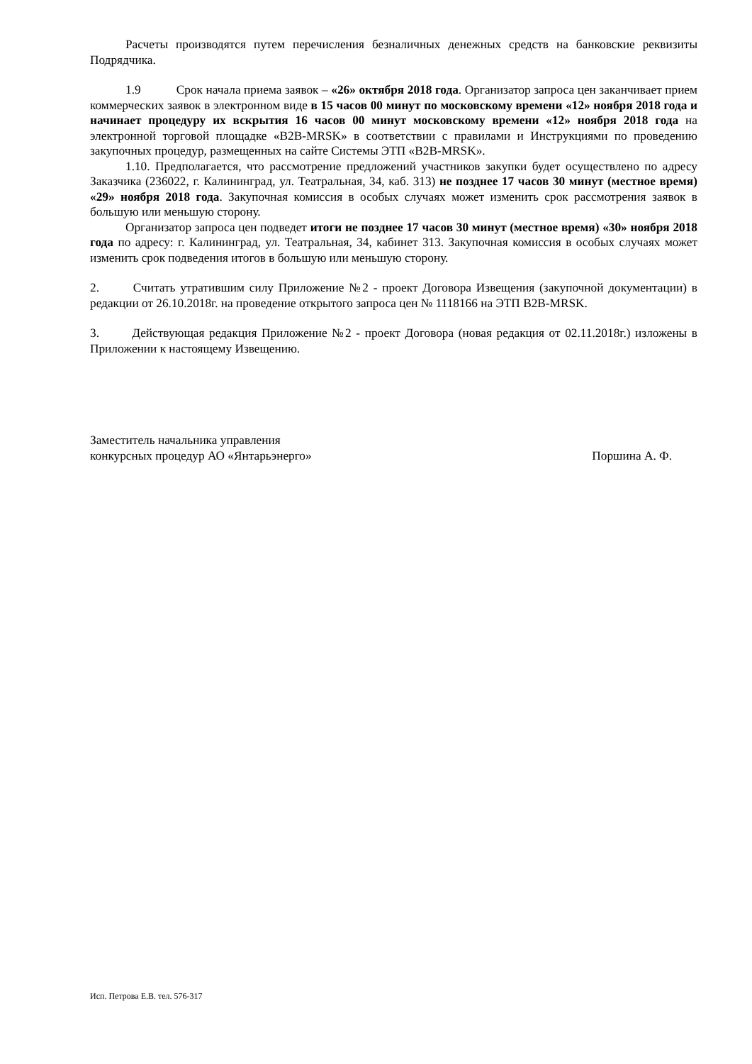Расчеты производятся путем перечисления безналичных денежных средств на банковские реквизиты Подрядчика.
1.9 Срок начала приема заявок – «26» октября 2018 года. Организатор запроса цен заканчивает прием коммерческих заявок в электронном виде в 15 часов 00 минут по московскому времени «12» ноября 2018 года и начинает процедуру их вскрытия 16 часов 00 минут московскому времени «12» ноября 2018 года на электронной торговой площадке «B2B-MRSK» в соответствии с правилами и Инструкциями по проведению закупочных процедур, размещенных на сайте Системы ЭТП «B2B-MRSK».
1.10. Предполагается, что рассмотрение предложений участников закупки будет осуществлено по адресу Заказчика (236022, г. Калининград, ул. Театральная, 34, каб. 313) не позднее 17 часов 30 минут (местное время) «29» ноября 2018 года. Закупочная комиссия в особых случаях может изменить срок рассмотрения заявок в большую или меньшую сторону.
Организатор запроса цен подведет итоги не позднее 17 часов 30 минут (местное время) «30» ноября 2018 года по адресу: г. Калининград, ул. Театральная, 34, кабинет 313. Закупочная комиссия в особых случаях может изменить срок подведения итогов в большую или меньшую сторону.
2. Считать утратившим силу Приложение №2 - проект Договора Извещения (закупочной документации) в редакции от 26.10.2018г. на проведение открытого запроса цен № 1118166 на ЭТП B2B-MRSK.
3. Действующая редакция Приложение №2 - проект Договора (новая редакция от 02.11.2018г.) изложены в Приложении к настоящему Извещению.
Заместитель начальника управления
конкурсных процедур АО «Янтарьэнерго»
Поршина А. Ф.
Исп. Петрова Е.В. тел. 576-317